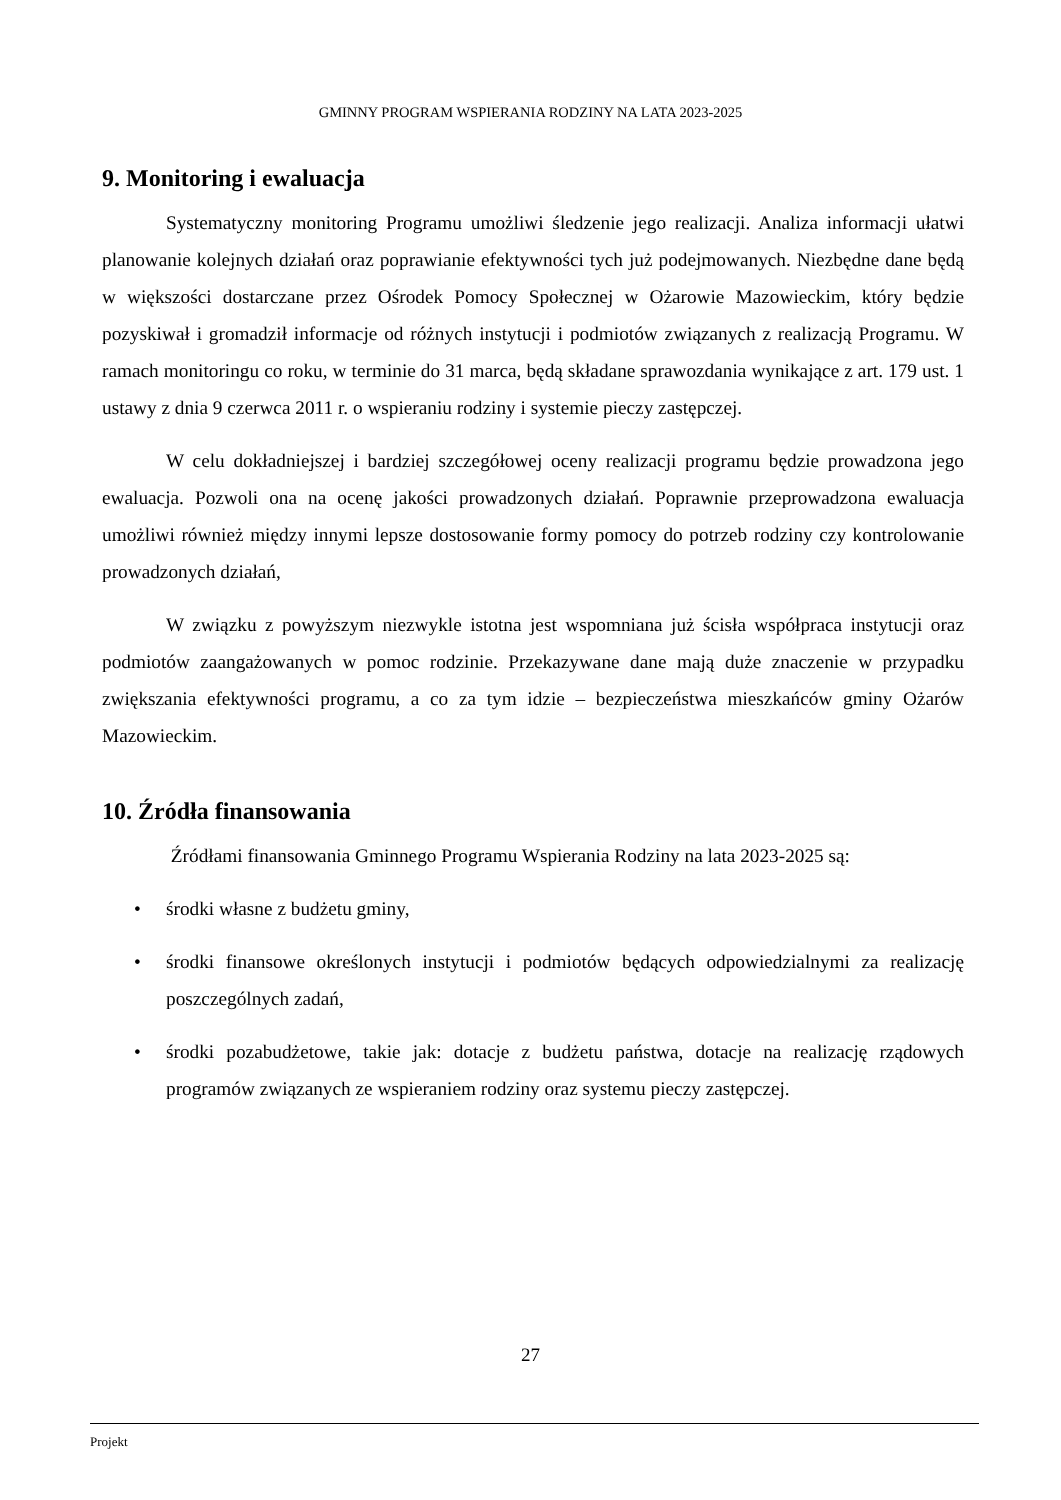GMINNY PROGRAM WSPIERANIA RODZINY NA LATA 2023-2025
9. Monitoring i ewaluacja
Systematyczny monitoring Programu umożliwi śledzenie jego realizacji. Analiza informacji ułatwi planowanie kolejnych działań oraz poprawianie efektywności tych już podejmowanych. Niezbędne dane będą w większości dostarczane przez Ośrodek Pomocy Społecznej w Ożarowie Mazowieckim, który będzie pozyskiwał i gromadził informacje od różnych instytucji i podmiotów związanych z realizacją Programu. W ramach monitoringu co roku, w terminie do 31 marca, będą składane sprawozdania wynikające z art. 179 ust. 1 ustawy z dnia 9 czerwca 2011 r. o wspieraniu rodziny i systemie pieczy zastępczej.
W celu dokładniejszej i bardziej szczegółowej oceny realizacji programu będzie prowadzona jego ewaluacja. Pozwoli ona na ocenę jakości prowadzonych działań. Poprawnie przeprowadzona ewaluacja umożliwi również między innymi lepsze dostosowanie formy pomocy do potrzeb rodziny czy kontrolowanie prowadzonych działań,
W związku z powyższym niezwykle istotna jest wspomniana już ścisła współpraca instytucji oraz podmiotów zaangażowanych w pomoc rodzinie. Przekazywane dane mają duże znaczenie w przypadku zwiększania efektywności programu, a co za tym idzie – bezpieczeństwa mieszkańców gminy Ożarów Mazowieckim.
10. Źródła finansowania
Źródłami finansowania Gminnego Programu Wspierania Rodziny na lata 2023-2025 są:
• środki własne z budżetu gminy,
• środki finansowe określonych instytucji i podmiotów będących odpowiedzialnymi za realizację poszczególnych zadań,
• środki pozabudżetowe, takie jak: dotacje z budżetu państwa, dotacje na realizację rządowych programów związanych ze wspieraniem rodziny oraz systemu pieczy zastępczej.
27
Projekt